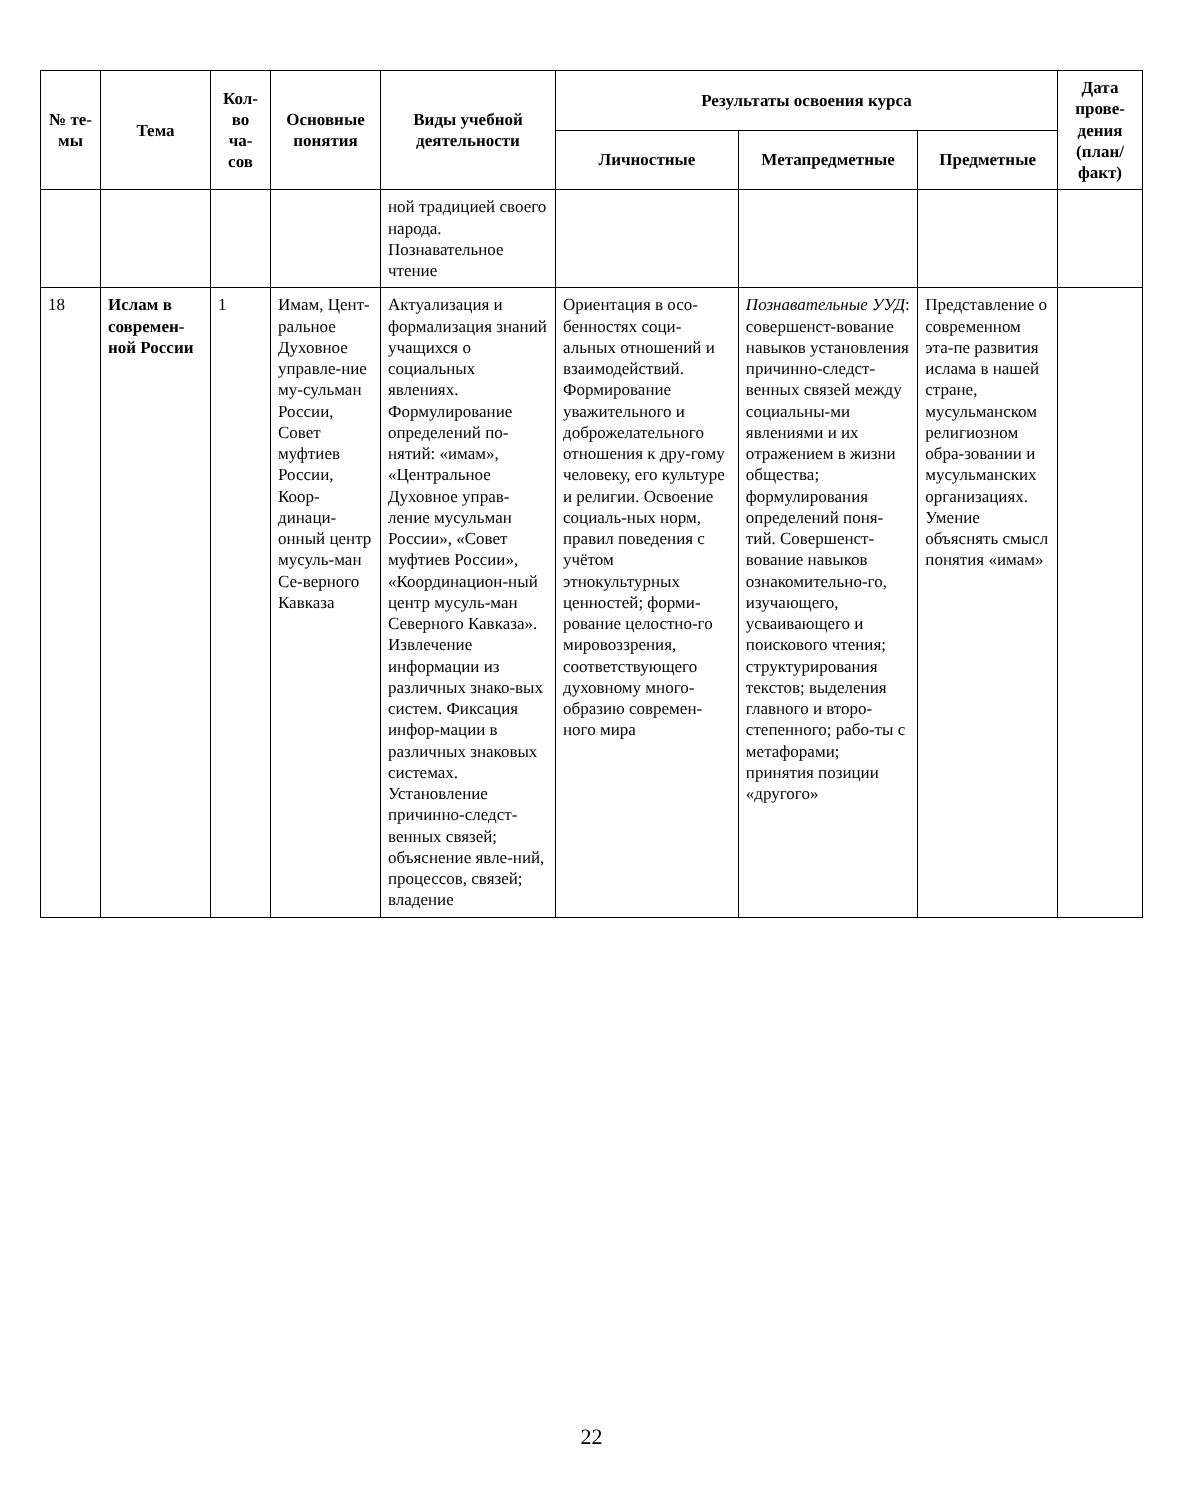| № те-мы | Тема | Кол-во ча-сов | Основные понятия | Виды учебной деятельности | Результаты освоения курса | | | Дата прове-дения (план/ факт) |
| --- | --- | --- | --- | --- | --- | --- | --- | --- |
| | | | | | Личностные | Метапредметные | Предметные | |
| | | | | ной традицией своего народа. Познавательное чтение | | | | |
| 18 | Ислам в современ-ной России | 1 | Имам, Цент-ральное Духовное управле-ние му-сульман России, Совет муфтиев России, Коор-динаци-онный центр мусуль-ман Се-верного Кавказа | Актуализация и формализация знаний учащихся о социальных явлениях. Формулирование определений по-нятий: «имам», «Центральное Духовное управ-ление мусульман России», «Совет муфтиев России», «Координацион-ный центр мусуль-ман Северного Кавказа». Извлечение информации из различных знако-вых систем. Фиксация инфор-мации в различных знаковых системах. Установление причинно-следст-венных связей; объяснение явле-ний, процессов, связей; владение | Ориентация в осо-бенностях соци-альных отношений и взаимодействий. Формирование уважительного и доброжелательного отношения к дру-гому человеку, его культуре и религии. Освоение социаль-ных норм, правил поведения с учётом этнокультурных ценностей; форми-рование целостно-го мировоззрения, соответствующего духовному много-образию современ-ного мира | Познавательные УУД : совершенст-вование навыков установления причинно-следст-венных связей между социальны-ми явлениями и их отражением в жизни общества; формулирования определений поня-тий. Совершенст-вование навыков ознакомительно-го, изучающего, усваивающего и поискового чтения; структурирования текстов; выделения главного и второ-степенного; рабо-ты с метафорами; принятия позиции «другого» | Представление о современном эта-пе развития ислама в нашей стране, мусульманском религиозном обра-зовании и мусульманских организациях. Умение объяснять смысл понятия «имам» | |
22